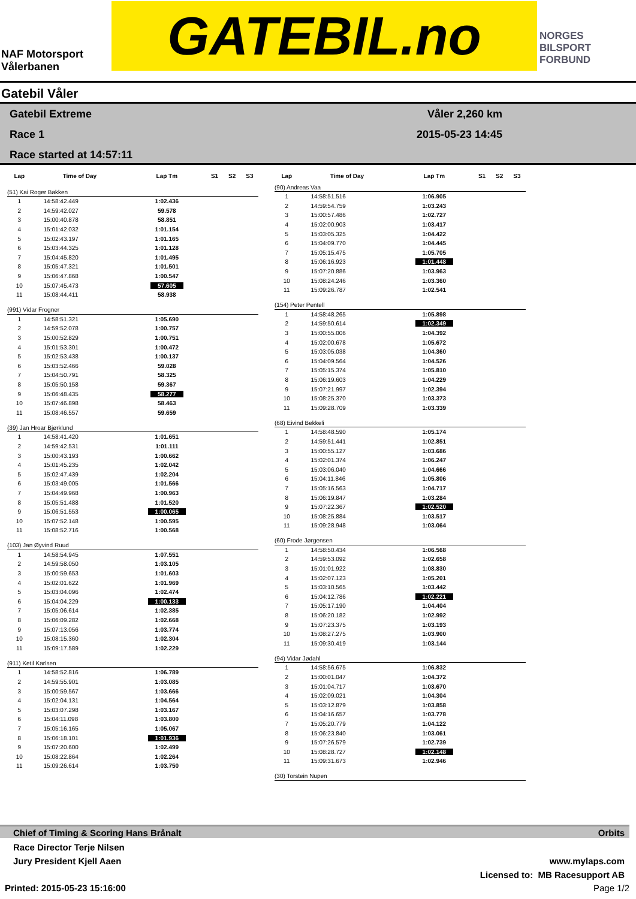NAF Motorsport
Vålerbanen
GATEBIL.no
NORGES
BILSPORT
FORBUND
Gatebil Våler
Gatebil Extreme
Race 1
Race started at 14:57:11
Våler 2,260 km
2015-05-23 14:45
| Lap | Time of Day | Lap Tm | S1 | S2 | S3 |
| --- | --- | --- | --- | --- | --- |
| (51) Kai Roger Bakken | | | | | |
| 1 | 14:58:42.449 | 1:02.436 | | | |
| 2 | 14:59:42.027 | 59.578 | | | |
| 3 | 15:00:40.878 | 58.851 | | | |
| 4 | 15:01:42.032 | 1:01.154 | | | |
| 5 | 15:02:43.197 | 1:01.165 | | | |
| 6 | 15:03:44.325 | 1:01.128 | | | |
| 7 | 15:04:45.820 | 1:01.495 | | | |
| 8 | 15:05:47.321 | 1:01.501 | | | |
| 9 | 15:06:47.868 | 1:00.547 | | | |
| 10 | 15:07:45.473 | 57.605 | | | |
| 11 | 15:08:44.411 | 58.938 | | | |
| (991) Vidar Frogner | | | | | |
| 1 | 14:58:51.321 | 1:05.690 | | | |
| 2 | 14:59:52.078 | 1:00.757 | | | |
| 3 | 15:00:52.829 | 1:00.751 | | | |
| 4 | 15:01:53.301 | 1:00.472 | | | |
| 5 | 15:02:53.438 | 1:00.137 | | | |
| 6 | 15:03:52.466 | 59.028 | | | |
| 7 | 15:04:50.791 | 58.325 | | | |
| 8 | 15:05:50.158 | 59.367 | | | |
| 9 | 15:06:48.435 | 58.277 | | | |
| 10 | 15:07:46.898 | 58.463 | | | |
| 11 | 15:08:46.557 | 59.659 | | | |
| (39) Jan Hroar Bjørklund | | | | | |
| 1 | 14:58:41.420 | 1:01.651 | | | |
| 2 | 14:59:42.531 | 1:01.111 | | | |
| 3 | 15:00:43.193 | 1:00.662 | | | |
| 4 | 15:01:45.235 | 1:02.042 | | | |
| 5 | 15:02:47.439 | 1:02.204 | | | |
| 6 | 15:03:49.005 | 1:01.566 | | | |
| 7 | 15:04:49.968 | 1:00.963 | | | |
| 8 | 15:05:51.488 | 1:01.520 | | | |
| 9 | 15:06:51.553 | 1:00.065 | | | |
| 10 | 15:07:52.148 | 1:00.595 | | | |
| 11 | 15:08:52.716 | 1:00.568 | | | |
| (103) Jan Øyvind Ruud | | | | | |
| 1 | 14:58:54.945 | 1:07.551 | | | |
| 2 | 14:59:58.050 | 1:03.105 | | | |
| 3 | 15:00:59.653 | 1:01.603 | | | |
| 4 | 15:02:01.622 | 1:01.969 | | | |
| 5 | 15:03:04.096 | 1:02.474 | | | |
| 6 | 15:04:04.229 | 1:00.133 | | | |
| 7 | 15:05:06.614 | 1:02.385 | | | |
| 8 | 15:06:09.282 | 1:02.668 | | | |
| 9 | 15:07:13.056 | 1:03.774 | | | |
| 10 | 15:08:15.360 | 1:02.304 | | | |
| 11 | 15:09:17.589 | 1:02.229 | | | |
| (911) Ketil Karlsen | | | | | |
| 1 | 14:58:52.816 | 1:06.789 | | | |
| 2 | 14:59:55.901 | 1:03.085 | | | |
| 3 | 15:00:59.567 | 1:03.666 | | | |
| 4 | 15:02:04.131 | 1:04.564 | | | |
| 5 | 15:03:07.298 | 1:03.167 | | | |
| 6 | 15:04:11.098 | 1:03.800 | | | |
| 7 | 15:05:16.165 | 1:05.067 | | | |
| 8 | 15:06:18.101 | 1:01.936 | | | |
| 9 | 15:07:20.600 | 1:02.499 | | | |
| 10 | 15:08:22.864 | 1:02.264 | | | |
| 11 | 15:09:26.614 | 1:03.750 | | | |
| Lap | Time of Day | Lap Tm | S1 | S2 | S3 |
| --- | --- | --- | --- | --- | --- |
| (90) Andreas Vaa | | | | | |
| 1 | 14:58:51.516 | 1:06.905 | | | |
| 2 | 14:59:54.759 | 1:03.243 | | | |
| 3 | 15:00:57.486 | 1:02.727 | | | |
| 4 | 15:02:00.903 | 1:03.417 | | | |
| 5 | 15:03:05.325 | 1:04.422 | | | |
| 6 | 15:04:09.770 | 1:04.445 | | | |
| 7 | 15:05:15.475 | 1:05.705 | | | |
| 8 | 15:06:16.923 | 1:01.448 | | | |
| 9 | 15:07:20.886 | 1:03.963 | | | |
| 10 | 15:08:24.246 | 1:03.360 | | | |
| 11 | 15:09:26.787 | 1:02.541 | | | |
| (154) Peter Pentell | | | | | |
| 1 | 14:58:48.265 | 1:05.898 | | | |
| 2 | 14:59:50.614 | 1:02.349 | | | |
| 3 | 15:00:55.006 | 1:04.392 | | | |
| 4 | 15:02:00.678 | 1:05.672 | | | |
| 5 | 15:03:05.038 | 1:04.360 | | | |
| 6 | 15:04:09.564 | 1:04.526 | | | |
| 7 | 15:05:15.374 | 1:05.810 | | | |
| 8 | 15:06:19.603 | 1:04.229 | | | |
| 9 | 15:07:21.997 | 1:02.394 | | | |
| 10 | 15:08:25.370 | 1:03.373 | | | |
| 11 | 15:09:28.709 | 1:03.339 | | | |
| (68) Eivind Bekkeli | | | | | |
| 1 | 14:58:48.590 | 1:05.174 | | | |
| 2 | 14:59:51.441 | 1:02.851 | | | |
| 3 | 15:00:55.127 | 1:03.686 | | | |
| 4 | 15:02:01.374 | 1:06.247 | | | |
| 5 | 15:03:06.040 | 1:04.666 | | | |
| 6 | 15:04:11.846 | 1:05.806 | | | |
| 7 | 15:05:16.563 | 1:04.717 | | | |
| 8 | 15:06:19.847 | 1:03.284 | | | |
| 9 | 15:07:22.367 | 1:02.520 | | | |
| 10 | 15:08:25.884 | 1:03.517 | | | |
| 11 | 15:09:28.948 | 1:03.064 | | | |
| (60) Frode Jørgensen | | | | | |
| 1 | 14:58:50.434 | 1:06.568 | | | |
| 2 | 14:59:53.092 | 1:02.658 | | | |
| 3 | 15:01:01.922 | 1:08.830 | | | |
| 4 | 15:02:07.123 | 1:05.201 | | | |
| 5 | 15:03:10.565 | 1:03.442 | | | |
| 6 | 15:04:12.786 | 1:02.221 | | | |
| 7 | 15:05:17.190 | 1:04.404 | | | |
| 8 | 15:06:20.182 | 1:02.992 | | | |
| 9 | 15:07:23.375 | 1:03.193 | | | |
| 10 | 15:08:27.275 | 1:03.900 | | | |
| 11 | 15:09:30.419 | 1:03.144 | | | |
| (94) Vidar Jødahl | | | | | |
| 1 | 14:58:56.675 | 1:06.832 | | | |
| 2 | 15:00:01.047 | 1:04.372 | | | |
| 3 | 15:01:04.717 | 1:03.670 | | | |
| 4 | 15:02:09.021 | 1:04.304 | | | |
| 5 | 15:03:12.879 | 1:03.858 | | | |
| 6 | 15:04:16.657 | 1:03.778 | | | |
| 7 | 15:05:20.779 | 1:04.122 | | | |
| 8 | 15:06:23.840 | 1:03.061 | | | |
| 9 | 15:07:26.579 | 1:02.739 | | | |
| 10 | 15:08:28.727 | 1:02.148 | | | |
| 11 | 15:09:31.673 | 1:02.946 | | | |
| (30) Torstein Nupen | | | | | |
Chief of Timing & Scoring Hans Brånalt Orbits
Race Director Terje Nilsen
Jury President Kjell Aaen
www.mylaps.com
Licensed to: MB Racesupport AB
Printed: 2015-05-23 15:16:00 Page 1/2